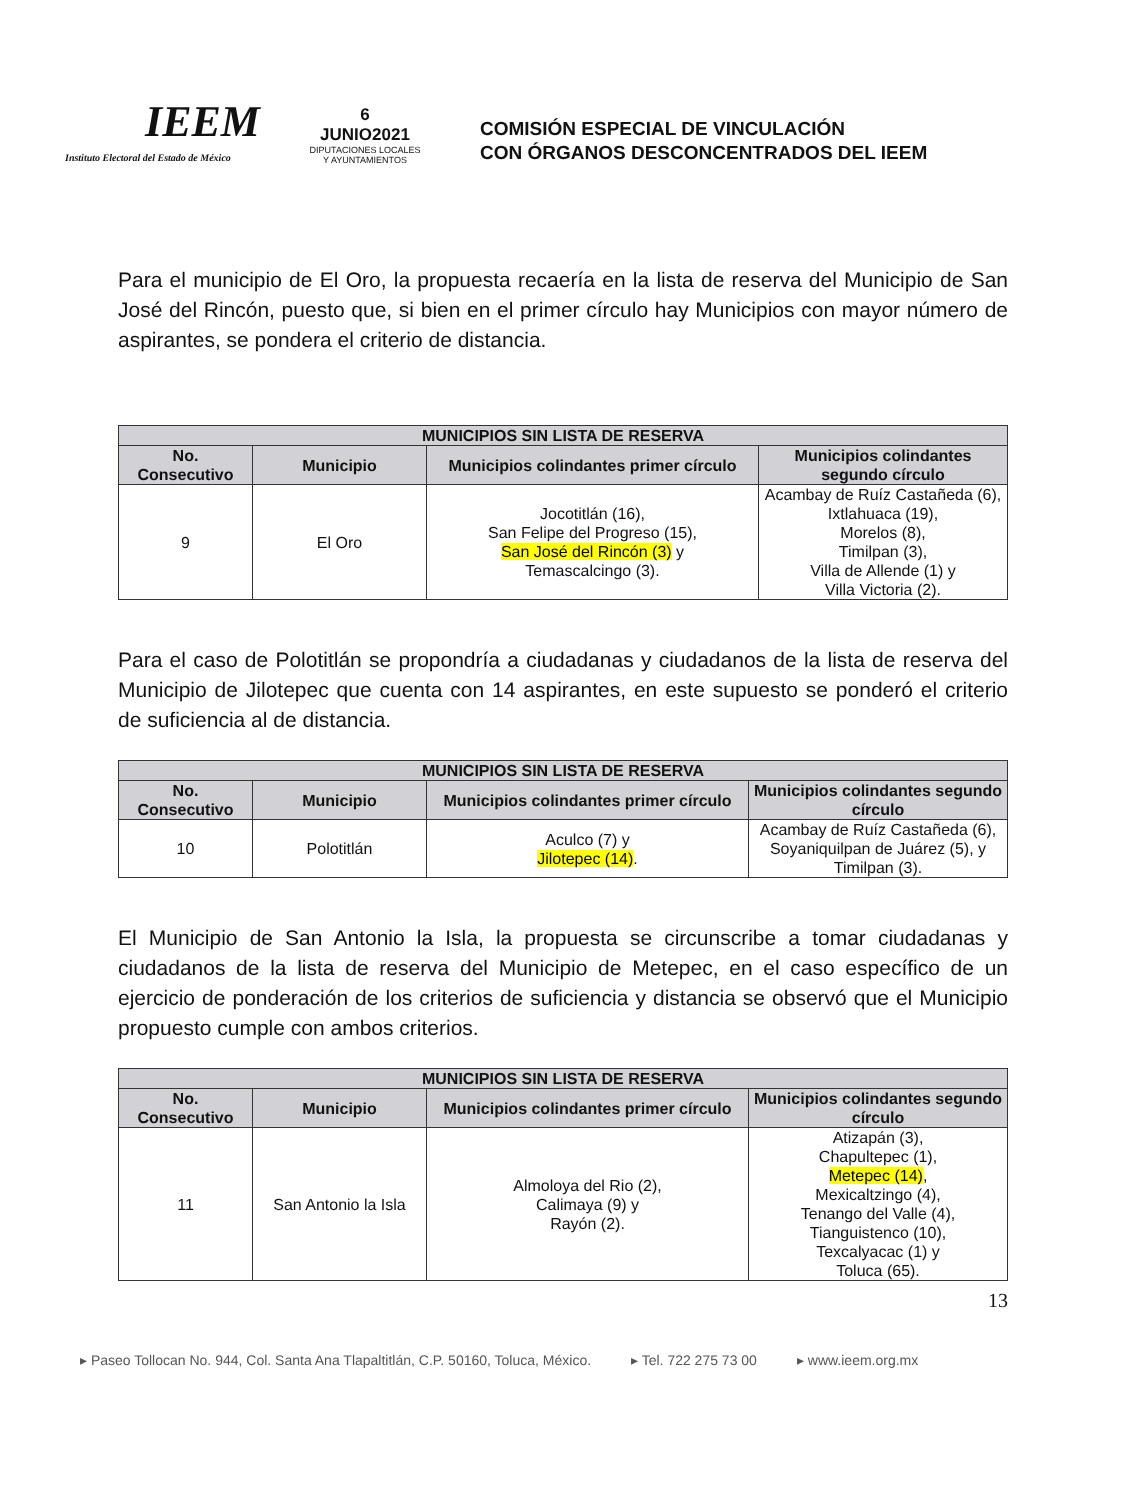IEEM
Instituto Electoral del Estado de México
6
JUNIO2021
DIPUTACIONES LOCALES
Y AYUNTAMIENTOS
COMISIÓN ESPECIAL DE VINCULACIÓN
CON ÓRGANOS DESCONCENTRADOS DEL IEEM
Para el municipio de El Oro, la propuesta recaería en la lista de reserva del Municipio de San José del Rincón, puesto que, si bien en el primer círculo hay Municipios con mayor número de aspirantes, se pondera el criterio de distancia.
| MUNICIPIOS SIN LISTA DE RESERVA | | | |
| --- | --- | --- | --- |
| No. Consecutivo | Municipio | Municipios colindantes primer círculo | Municipios colindantes segundo círculo |
| 9 | El Oro | Jocotitlán (16), San Felipe del Progreso (15), San José del Rincón (3) y Temascalcingo (3). | Acambay de Ruíz Castañeda (6), Ixtlahuaca (19), Morelos (8), Timilpan (3), Villa de Allende (1) y Villa Victoria (2). |
Para el caso de Polotitlán se propondría a ciudadanas y ciudadanos de la lista de reserva del Municipio de Jilotepec que cuenta con 14 aspirantes, en este supuesto se ponderó el criterio de suficiencia al de distancia.
| MUNICIPIOS SIN LISTA DE RESERVA | | | |
| --- | --- | --- | --- |
| No. Consecutivo | Municipio | Municipios colindantes primer círculo | Municipios colindantes segundo círculo |
| 10 | Polotitlán | Aculco (7) y Jilotepec (14) . | Acambay de Ruíz Castañeda (6), Soyaniquilpan de Juárez (5), y Timilpan (3). |
El Municipio de San Antonio la Isla, la propuesta se circunscribe a tomar ciudadanas y ciudadanos de la lista de reserva del Municipio de Metepec, en el caso específico de un ejercicio de ponderación de los criterios de suficiencia y distancia se observó que el Municipio propuesto cumple con ambos criterios.
| MUNICIPIOS SIN LISTA DE RESERVA | | | |
| --- | --- | --- | --- |
| No. Consecutivo | Municipio | Municipios colindantes primer círculo | Municipios colindantes segundo círculo |
| 11 | San Antonio la Isla | Almoloya del Rio (2), Calimaya (9) y Rayón (2). | Atizapán (3), Chapultepec (1), Metepec (14) , Mexicaltzingo (4), Tenango del Valle (4), Tianguistenco (10), Texcalyacac (1) y Toluca (65). |
13
▸ Paseo Tollocan No. 944, Col. Santa Ana Tlapaltitlán, C.P. 50160, Toluca, México. ▸ Tel. 722 275 73 00 ▸ www.ieem.org.mx